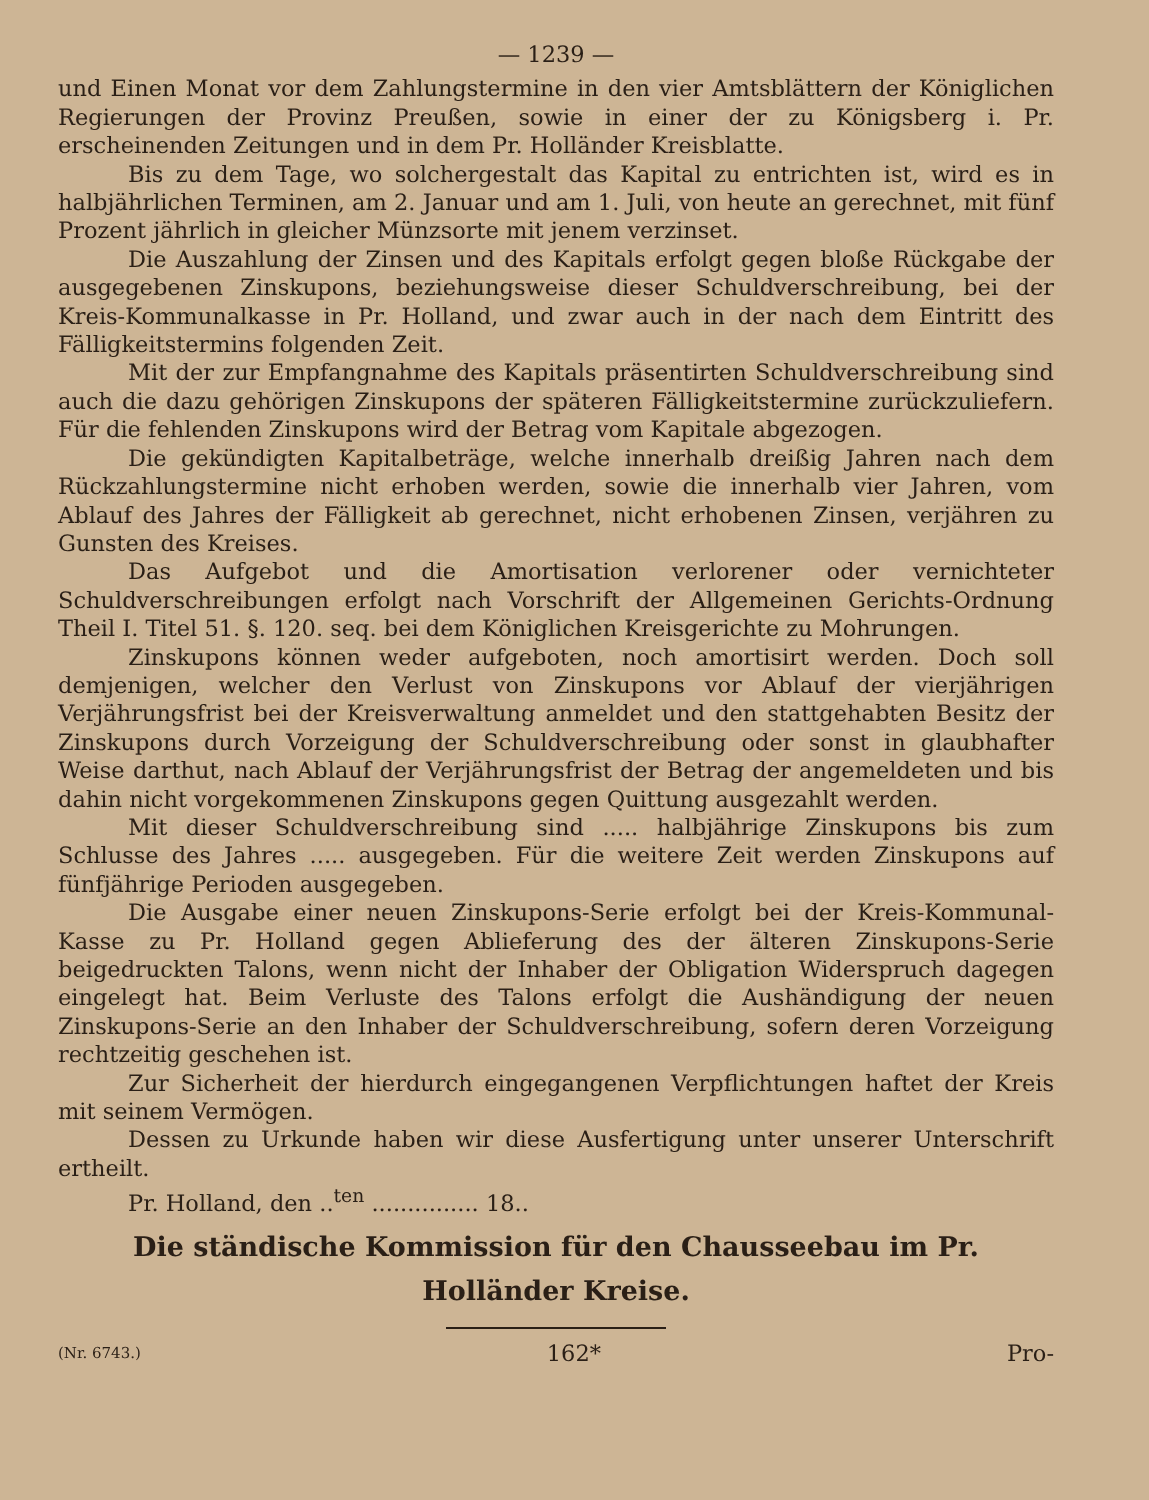— 1239 —
und Einen Monat vor dem Zahlungstermine in den vier Amtsblättern der Königlichen Regierungen der Provinz Preußen, sowie in einer der zu Königsberg i. Pr. erscheinenden Zeitungen und in dem Pr. Holländer Kreisblatte.
Bis zu dem Tage, wo solchergestalt das Kapital zu entrichten ist, wird es in halbjährlichen Terminen, am 2. Januar und am 1. Juli, von heute an gerechnet, mit fünf Prozent jährlich in gleicher Münzsorte mit jenem verzinset.
Die Auszahlung der Zinsen und des Kapitals erfolgt gegen bloße Rückgabe der ausgegebenen Zinskupons, beziehungsweise dieser Schuldverschreibung, bei der Kreis-Kommunalkasse in Pr. Holland, und zwar auch in der nach dem Eintritt des Fälligkeitstermins folgenden Zeit.
Mit der zur Empfangnahme des Kapitals präsentirten Schuldverschreibung sind auch die dazu gehörigen Zinskupons der späteren Fälligkeitstermine zurückzuliefern. Für die fehlenden Zinskupons wird der Betrag vom Kapitale abgezogen.
Die gekündigten Kapitalbeträge, welche innerhalb dreißig Jahren nach dem Rückzahlungstermine nicht erhoben werden, sowie die innerhalb vier Jahren, vom Ablauf des Jahres der Fälligkeit ab gerechnet, nicht erhobenen Zinsen, verjähren zu Gunsten des Kreises.
Das Aufgebot und die Amortisation verlorener oder vernichteter Schuldverschreibungen erfolgt nach Vorschrift der Allgemeinen Gerichts-Ordnung Theil I. Titel 51. §. 120. seq. bei dem Königlichen Kreisgerichte zu Mohrungen.
Zinskupons können weder aufgeboten, noch amortisirt werden. Doch soll demjenigen, welcher den Verlust von Zinskupons vor Ablauf der vierjährigen Verjährungsfrist bei der Kreisverwaltung anmeldet und den stattgehabten Besitz der Zinskupons durch Vorzeigung der Schuldverschreibung oder sonst in glaubhafter Weise darthut, nach Ablauf der Verjährungsfrist der Betrag der angemeldeten und bis dahin nicht vorgekommenen Zinskupons gegen Quittung ausgezahlt werden.
Mit dieser Schuldverschreibung sind ..... halbjährige Zinskupons bis zum Schlusse des Jahres ..... ausgegeben. Für die weitere Zeit werden Zinskupons auf fünfjährige Perioden ausgegeben.
Die Ausgabe einer neuen Zinskupons-Serie erfolgt bei der Kreis-Kommunal-Kasse zu Pr. Holland gegen Ablieferung des der älteren Zinskupons-Serie beigedruckten Talons, wenn nicht der Inhaber der Obligation Widerspruch dagegen eingelegt hat. Beim Verluste des Talons erfolgt die Aushändigung der neuen Zinskupons-Serie an den Inhaber der Schuldverschreibung, sofern deren Vorzeigung rechtzeitig geschehen ist.
Zur Sicherheit der hierdurch eingegangenen Verpflichtungen haftet der Kreis mit seinem Vermögen.
Dessen zu Urkunde haben wir diese Ausfertigung unter unserer Unterschrift ertheilt.
Pr. Holland, den ..<sup>ten</sup> ............... 18..
Die ständische Kommission für den Chausseebau im Pr. Holländer Kreise.
(Nr. 6743.) 162* Pro-